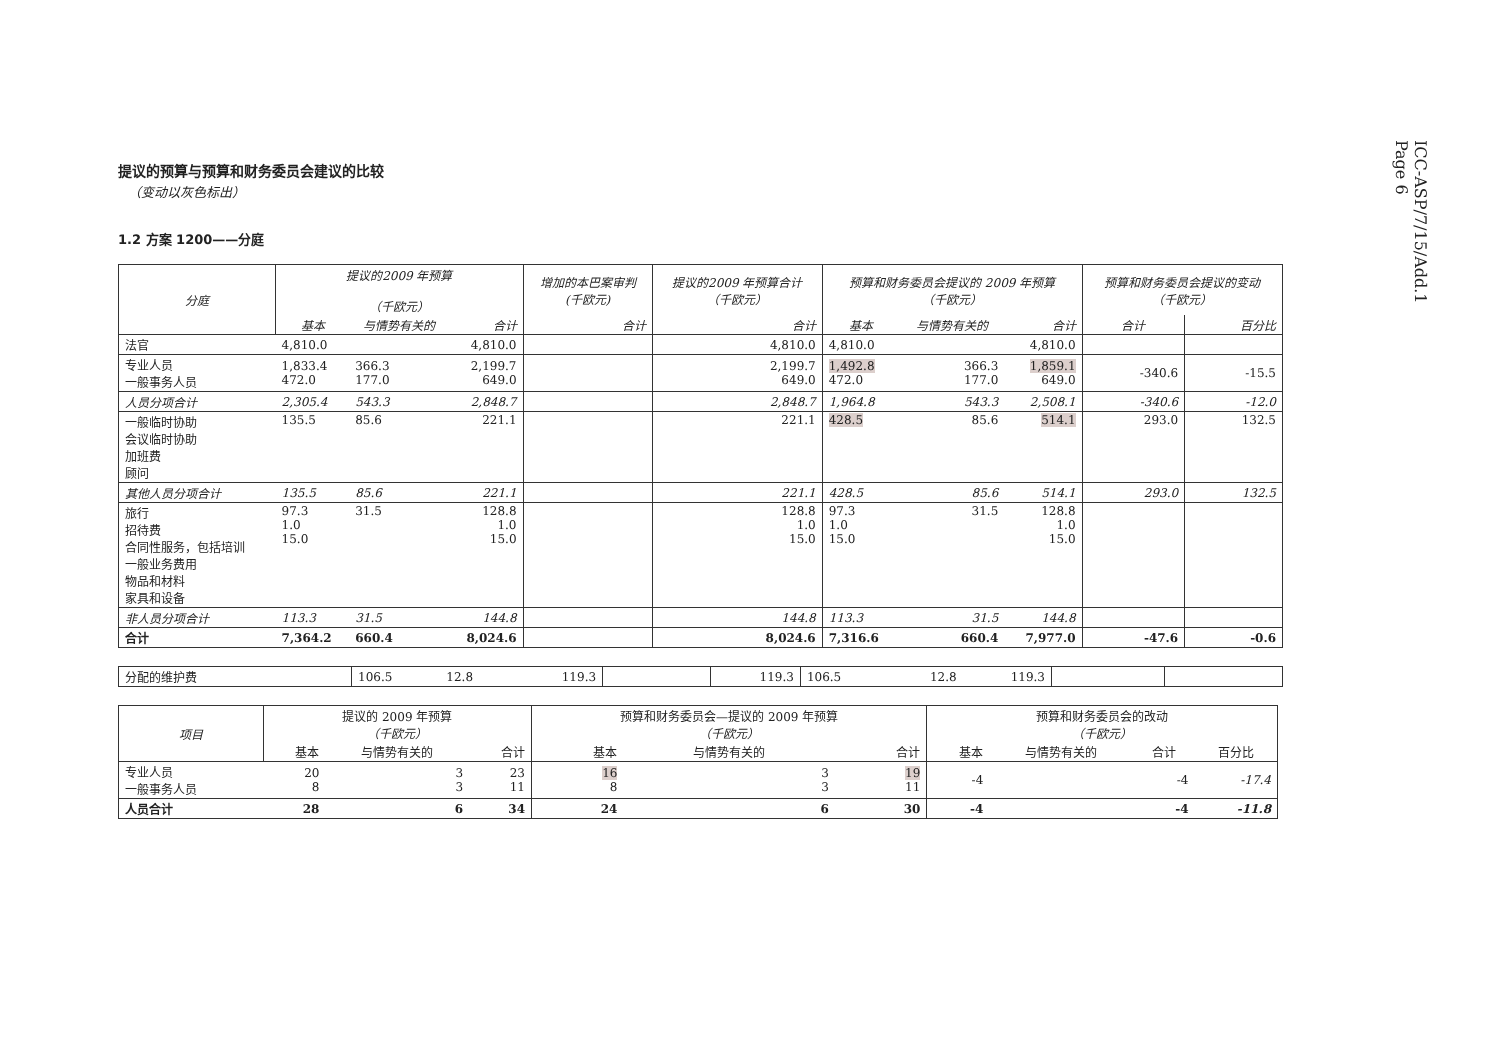ICC-ASP/7/15/Add.1
Page 6
提议的预算与预算和财务委员会建议的比较
（变动以灰色标出）
1.2 方案 1200——分庭
| 分庭 | 提议的2009 年预算 （千欧元） | | | 增加的本巴案审判 (千欧元) | 提议的2009 年预算合计 （千欧元） | 预算和财务委员会提议的 2009 年预算 （千欧元） | | | 预算和财务委员会提议的变动 （千欧元） | |
| --- | --- | --- | --- | --- | --- | --- | --- | --- | --- | --- |
| | 基本 | 与情势有关的 | 合计 | 合计 | 合计 | 基本 | 与情势有关的 | 合计 | 合计 | 百分比 |
| 法官 | 4,810.0 | | 4,810.0 | | 4,810.0 | 4,810.0 | | 4,810.0 | | |
| 专业人员 一般事务人员 | 1,833.4 472.0 | 366.3 177.0 | 2,199.7 649.0 | | 2,199.7 649.0 | 1,492.8 472.0 | 366.3 177.0 | 1,859.1 649.0 | -340.6 | -15.5 |
| 人员分项合计 | 2,305.4 | 543.3 | 2,848.7 | | 2,848.7 | 1,964.8 | 543.3 | 2,508.1 | -340.6 | -12.0 |
| 一般临时协助 会议临时协助 加班费 顾问 | 135.5 | 85.6 | 221.1 | | 221.1 | 428.5 | 85.6 | 514.1 | 293.0 | 132.5 |
| 其他人员分项合计 | 135.5 | 85.6 | 221.1 | | 221.1 | 428.5 | 85.6 | 514.1 | 293.0 | 132.5 |
| 旅行 招待费 合同性服务，包括培训 一般业务费用 物品和材料 家具和设备 | 97.3 1.0 15.0 | 31.5 | 128.8 1.0 15.0 | | 128.8 1.0 15.0 | 97.3 1.0 15.0 | 31.5 | 128.8 1.0 15.0 | | |
| 非人员分项合计 | 113.3 | 31.5 | 144.8 | | 144.8 | 113.3 | 31.5 | 144.8 | | |
| 合计 | 7,364.2 | 660.4 | 8,024.6 | | 8,024.6 | 7,316.6 | 660.4 | 7,977.0 | -47.6 | -0.6 |
| 分配的维护费 | 106.5 | 12.8 | 119.3 | | 119.3 | 106.5 | 12.8 | 119.3 | | |
| 项目 | 提议的 2009 年预算 （千欧元） | | | 预算和财务委员会—提议的 2009 年预算 （千欧元） | | | 预算和财务委员会的改动 （千欧元） | | | |
| --- | --- | --- | --- | --- | --- | --- | --- | --- | --- | --- |
| | 基本 | 与情势有关的 | 合计 | 基本 | 与情势有关的 | 合计 | 基本 | 与情势有关的 | 合计 | 百分比 |
| 专业人员 一般事务人员 | 20 8 | 3 3 | 23 11 | 16 8 | 3 3 | 19 11 | -4 | | -4 | -17.4 |
| 人员合计 | 28 | 6 | 34 | 24 | 6 | 30 | -4 | | -4 | -11.8 |